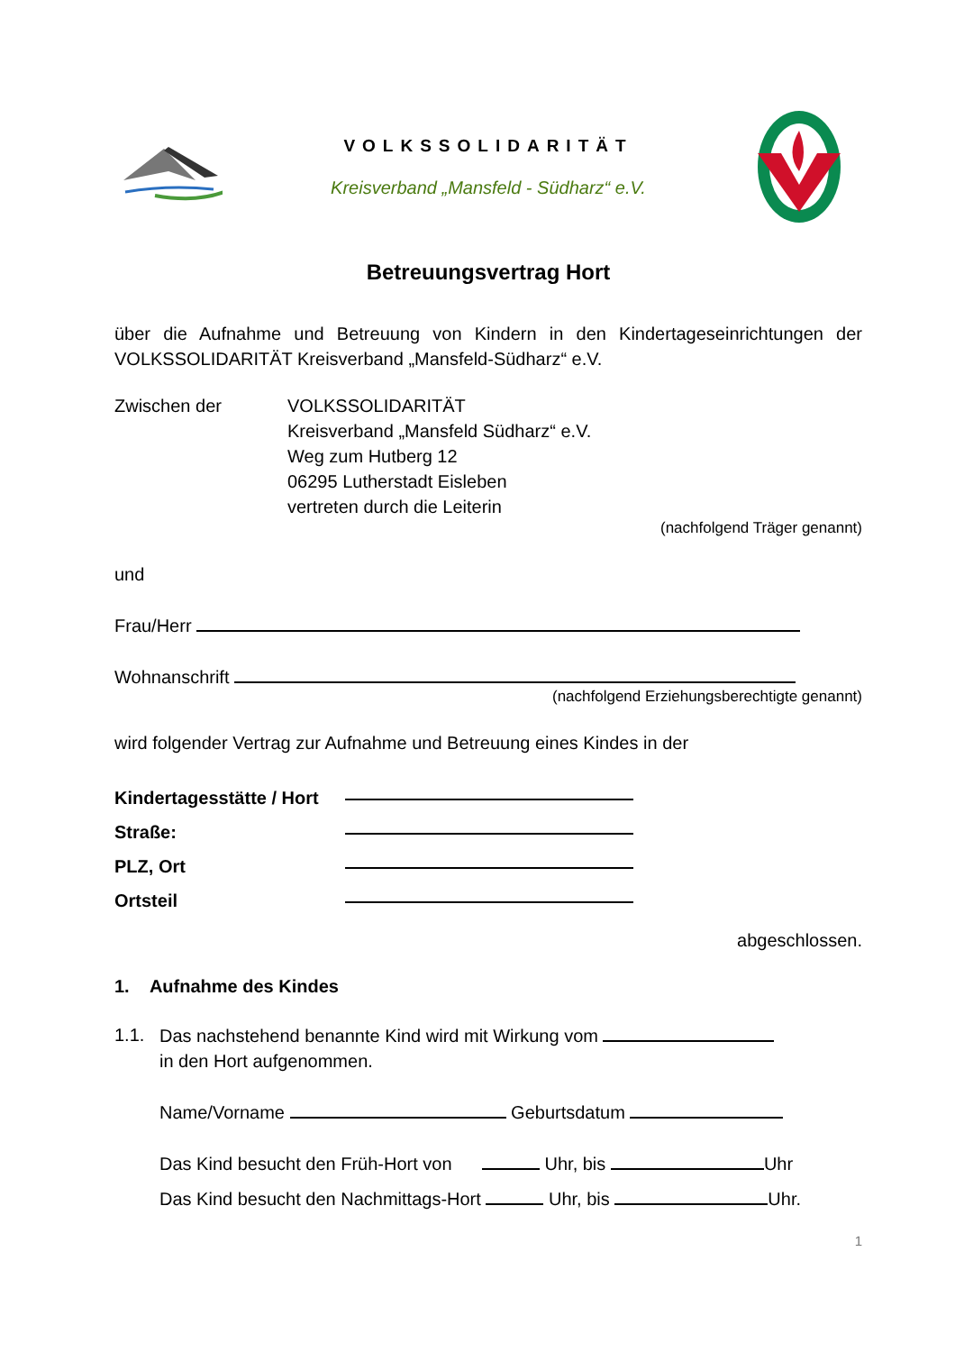VOLKSSOLIDARITÄT
Kreisverband „Mansfeld - Südharz“ e.V.
Betreuungsvertrag Hort
über die Aufnahme und Betreuung von Kindern in den Kindertageseinrichtungen der VOLKSSOLIDARITÄT Kreisverband „Mansfeld-Südharz“ e.V.
Zwischen der VOLKSSOLIDARITÄT
Kreisverband „Mansfeld Südharz“ e.V.
Weg zum Hutberg 12
06295 Lutherstadt Eisleben
vertreten durch die Leiterin
(nachfolgend Träger genannt)
und
Frau/Herr
Wohnanschrift
(nachfolgend Erziehungsberechtigte genannt)
wird folgender Vertrag zur Aufnahme und Betreuung eines Kindes in der
Kindertagesstätte / Hort
Straße:
PLZ, Ort
Ortsteil
abgeschlossen.
1. Aufnahme des Kindes
1.1. Das nachstehend benannte Kind wird mit Wirkung vom
in den Hort aufgenommen.
Name/Vorname Geburtsdatum
Das Kind besucht den Früh-Hort von Uhr, bis Uhr
Das Kind besucht den Nachmittags-Hort Uhr, bis Uhr.
1